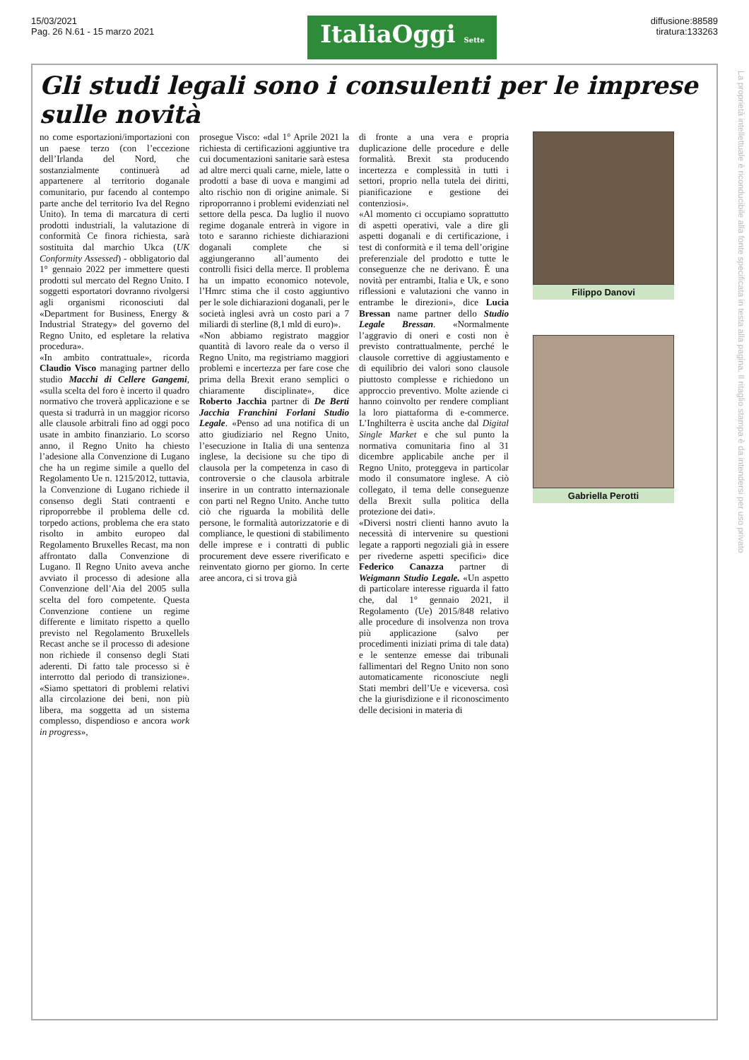15/03/2021
Pag. 26 N.61 - 15 marzo 2021
ItaliaOggi Sette
diffusione:88589
tiratura:133263
Gli studi legali sono i consulenti per le imprese sulle novità
no come esportazioni/importazioni con un paese terzo (con l’eccezione dell’Irlanda del Nord, che sostanzialmente continuerà ad appartenere al territorio doganale comunitario, pur facendo al contempo parte anche del territorio Iva del Regno Unito). In tema di marcatura di certi prodotti industriali, la valutazione di conformità Ce finora richiesta, sarà sostituita dal marchio Ukca (UK Conformity Assessed) - obbligatorio dal 1° gennaio 2022 per immettere questi prodotti sul mercato del Regno Unito. I soggetti esportatori dovranno rivolgersi agli organismi riconosciuti dal «Department for Business, Energy & Industrial Strategy» del governo del Regno Unito, ed espletare la relativa procedura».
«In ambito contrattuale», ricorda Claudio Visco managing partner dello studio Macchi di Cellere Gangemi, «sulla scelta del foro è incerto il quadro normativo che troverà applicazione e se questa si tradurrà in un maggior ricorso alle clausole arbitrali fino ad oggi poco usate in ambito finanziario. Lo scorso anno, il Regno Unito ha chiesto l’adesione alla Convenzione di Lugano che ha un regime simile a quello del Regolamento Ue n. 1215/2012, tuttavia, la Convenzione di Lugano richiede il consenso degli Stati contraenti e riproporrebbe il problema delle cd. torpedo actions, problema che era stato risolto in ambito europeo dal Regolamento Bruxelles Recast, ma non affrontato dalla Convenzione di Lugano. Il Regno Unito aveva anche avviato il processo di adesione alla Convenzione dell’Aia del 2005 sulla scelta del foro competente. Questa Convenzione contiene un regime differente e limitato rispetto a quello previsto nel Regolamento Bruxellels Recast anche se il processo di adesione non richiede il consenso degli Stati aderenti. Di fatto tale processo si è interrotto dal periodo di transizione». «Siamo spettatori di problemi relativi alla circolazione dei beni, non più libera, ma soggetta ad un sistema complesso, dispendioso e ancora work in progress»,
prosegue Visco: «dal 1° Aprile 2021 la richiesta di certificazioni aggiuntive tra cui documentazioni sanitarie sarà estesa ad altre merci quali carne, miele, latte o prodotti a base di uova e mangimi ad alto rischio non di origine animale. Si riproporranno i problemi evidenziati nel settore della pesca. Da luglio il nuovo regime doganale entrerà in vigore in toto e saranno richieste dichiarazioni doganali complete che si aggiungeranno all’aumento dei controlli fisici della merce. Il problema ha un impatto economico notevole, l’Hmrc stima che il costo aggiuntivo per le sole dichiarazioni doganali, per le società inglesi avrà un costo pari a 7 miliardi di sterline (8,1 mld di euro)».
«Non abbiamo registrato maggior quantità di lavoro reale da o verso il Regno Unito, ma registriamo maggiori problemi e incertezza per fare cose che prima della Brexit erano semplici o chiaramente disciplinate», dice Roberto Jacchia partner di De Berti Jacchia Franchini Forlani Studio Legale. «Penso ad una notifica di un atto giudiziario nel Regno Unito, l’esecuzione in Italia di una sentenza inglese, la decisione su che tipo di clausola per la competenza in caso di controversie o che clausola arbitrale inserire in un contratto internazionale con parti nel Regno Unito. Anche tutto ciò che riguarda la mobilità delle persone, le formalità autorizzatorie e di compliance, le questioni di stabilimento delle imprese e i contratti di public procurement deve essere riverificato e reinventato giorno per giorno. In certe aree ancora, ci si trova già
di fronte a una vera e propria duplicazione delle procedure e delle formalità. Brexit sta producendo incertezza e complessità in tutti i settori, proprio nella tutela dei diritti, pianificazione e gestione dei contenziosi».
«Al momento ci occupiamo soprattutto di aspetti operativi, vale a dire gli aspetti doganali e di certificazione, i test di conformità e il tema dell’origine preferenziale del prodotto e tutte le conseguenze che ne derivano. È una novità per entrambi, Italia e Uk, e sono riflessioni e valutazioni che vanno in entrambe le direzioni», dice Lucia Bressan name partner dello Studio Legale Bressan. «Normalmente l’aggravio di oneri e costi non è previsto contrattualmente, perché le clausole correttive di aggiustamento e di equilibrio dei valori sono clausole piuttosto complesse e richiedono un approccio preventivo. Molte aziende ci hanno coinvolto per rendere compliant la loro piattaforma di e-commerce. L’Inghilterra è uscita anche dal Digital Single Market e che sul punto la normativa comunitaria fino al 31 dicembre applicabile anche per il Regno Unito, proteggeva in particolar modo il consumatore inglese. A ciò collegato, il tema delle conseguenze della Brexit sulla politica della protezione dei dati».
«Diversi nostri clienti hanno avuto la necessità di intervenire su questioni legate a rapporti negoziali già in essere per rivederne aspetti specifici» dice Federico Canazza partner di Weigmann Studio Legale. «Un aspetto di particolare interesse riguarda il fatto che, dal 1° gennaio 2021, il Regolamento (Ue) 2015/848 relativo alle procedure di insolvenza non trova più applicazione (salvo per procedimenti iniziati prima di tale data) e le sentenze emesse dai tribunali fallimentari del Regno Unito non sono automaticamente riconosciute negli Stati membri dell’Ue e viceversa. così che la giurisdizione e il riconoscimento delle decisioni in materia di
Filippo Danovi
Gabriella Perotti
La proprietà intellettuale è riconducibile alla fonte specificata in testa alla pagina. Il ritaglio stampa è da intendersi per uso privato